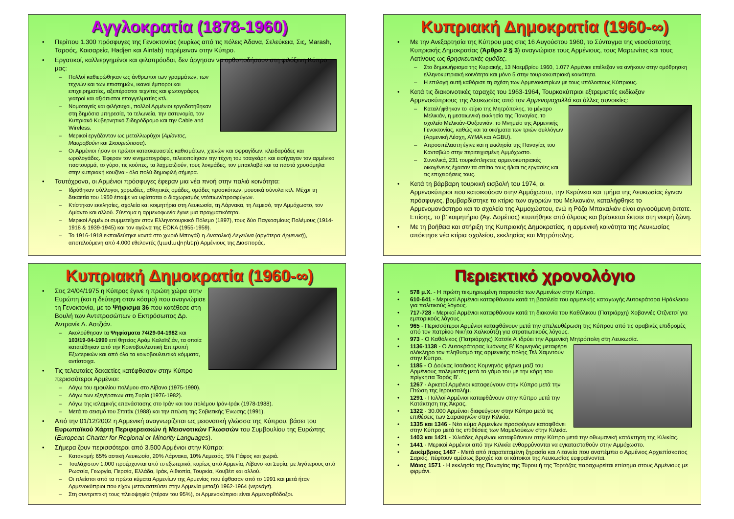Αγγλοκρατία (1878-1960)
Περίπου 1.300 πρόσφυγες της Γενοκτονίας (κυρίως από τις πόλεις Άδανα, Σελεύκεια, Σις, Marash, Ταρσός, Καισαρεία, Hadjen και Aintab) παρέμειναν στην Κύπρο.
Εργατικοί, καλλιεργημένοι και φιλοπρόοδοι, δεν άργησαν να ορθοποδήσουν στη φιλόξενη Κύπρο μας:
Πολλοί καθιερώθηκαν ως άνθρωποι των γραμμάτων, των τεχνών και των επιστημών, ικανοί έμποροι και επιχειρηματίες, αξεπέραστοι τεχνίτες και φωτογράφοι, γιατροί και αξιόπιστοι επαγγελματίες κτλ.
Νομοταγείς και φιλήσυχοι, πολλοί Αρμένιοι εργοδοτήθηκαν στη δημόσια υπηρεσία, τα τελωνεία, την αστυνομία, τον Κυπριακό Κυβερνητικό Σιδηρόδρομο και την Cable and Wireless.
Μερικοί εργάζονταν ως μεταλλωρύχοι (Αμίαντος, Μαυροβούνι και Σκουριώτισσα).
Οι Αρμένιοι ήσαν οι πρώτοι κατασκευαστές καθισμάτων, χτενών και σφραγίδων, κλειδαράδες και ωρολογάδες. Έφεραν τον κινηματογράφο, τελειοποίησαν την τέχνη του τσαγκάρη και εισήγαγαν τον αρμένικο παστουρμά, το γύρο, τις κούπες, τα λαχματζιούν, τους λοκμάδες, τον μπακλαβά και τα παστά χρυσόμηλα στην κυπριακή κουζίνα - όλα πολύ δημοφιλή σήμερα.
Ταυτόχρονα, οι Αρμένιοι πρόσφυγες έφεραν μια νέα πνοή στην παλιά κοινότητα:
Ιδρύθηκαν σύλλογοι, χορωδίες, αθλητικές ομάδες, ομάδες προσκόπων, μουσικά σύνολα κτλ. Μέχρι τη δεκαετία του 1950 έπαψε να υφίσταται ο διαχωρισμός ντόπιων/προσφύγων.
Κτίστηκαν εκκλησίες, σχολεία και κοιμητήρια στη Λευκωσία, τη Λάρνακα, τη Λεμεσό, την Αμμόχωστο, τον Αμίαντο και αλλού. Σύντομα η αρμενοφωνία έγινε μια πραγματικότητα.
Μερικοί Αρμένιοι συμμετείχαν στον Ελληνοτουρκικό Πόλεμο (1897), τους δύο Παγκοσμίους Πολέμους (1914-1918 & 1939-1945) και τον αγώνα της ΕΟΚΑ (1955-1959).
Το 1916-1918 εκπαιδεύτηκε κοντά στο χωριό Μπογάζι η Ανατολική Λεγεώνα (αργότερα Αρμενική), αποτελούμενη από 4.000 εθελοντές (կամավորներ) Αρμένιους της Διασποράς.
Κυπριακή Δημοκρατία (1960-∞)
Με την Ανεξαρτησία της Κύπρου μας στις 16 Αυγούστου 1960, το Σύνταγμα της νεοσύστατης Κυπριακής Δημοκρατίας (Άρθρο 2 § 3) αναγνώρισε τους Αρμένιους, τους Μαρωνίτες και τους Λατίνους ως θρησκευτικές ομάδες.
Στο δημοψήφισμα της Κυριακής, 13 Νοεμβρίου 1960, 1.077 Αρμένιοι επέλεξαν να ανήκουν στην ομόθρησκη ελληνοκυπριακή κοινότητα και μόνο 5 στην τουρκοκυπριακή κοινότητα.
Η επιλογή αυτή καθόρισε τη σχέση των Αρμενοκυπρίων με τους υπόλοιπους Κύπριους.
Κατά τις διακοινοτικές ταραχές του 1963-1964, Τουρκοκύπριοι εξτρεμιστές εκδίωξαν Αρμενοκύπριους της Λευκωσίας από τον Αρμενομαχαλλά και άλλες συνοικίες:
Καταλήφθηκαν το κτίριο της Μητρόπολης, το μέγαρο Μελικιάν, η μεσαιωνική εκκλησία της Παναγίας, το σχολείο Μελικιάν-Ουζουνιάν, το Μνημείο της Αρμενικής Γενοκτονίας, καθώς και τα οικήματα των τριών συλλόγων (Αρμενική Λέσχη, ΑΥΜΑ και AGBU).
Απροσπέλαστη έγινε και η εκκλησία της Παναγίας του Καντσβώρ στην περιτειχισμένη Αμμόχωστο.
Συνολικά, 231 τουρκόπληκτες αρμενοκυπριακές οικογένειες έχασαν τα σπίτια τους ή/και τις εργασίες και τις επιχειρήσεις τους.
Κατά τη βάρβαρη τουρκική εισβολή του 1974, οι Αρμενοκύπριοι που κατοικούσαν στην Αμμόχωστο, την Κερύνεια και τμήμα της Λευκωσίας έγιναν πρόσφυγες, βομβαρδίστηκε το κτίριο των αγοριών του Μελκονιάν, καταλήφθηκε το Αρμενομονάστηρο και το σχολείο της Αμμοχώστου, ενώ η Ρόζα Μπακαλιάν είναι αγνοούμενη έκτοτε. Επίσης, το β’ κοιμητήριο (Άγ. Δομέτιος) κτυπήθηκε από όλμους και βρίσκεται έκτοτε στη νεκρή ζώνη.
Με τη βοήθεια και στήριξη της Κυπριακής Δημοκρατίας, η αρμενική κοινότητα της Λευκωσίας απόκτησε νέα κτίρια σχολείου, εκκλησίας και Μητρόπολης.
Κυπριακή Δημοκρατία (1960-∞)
Στις 24/04/1975 η Κύπρος έγινε η πρώτη χώρα στην Ευρώπη (και η δεύτερη στον κόσμο) που αναγνώρισε τη Γενοκτονία, με το Ψήφισμα 36 που κατέθεσε στη Βουλή των Αντιπροσώπων ο Εκπρόσωπος Δρ. Αντρανίκ Λ. Αστζιάν.
Ακολούθησαν τα Ψηφίσματα 74/29-04-1982 και 103/19-04-1990 επί θητείας Αράμ Καλαϊτζιάν, τα οποία κατατέθηκαν από την Κοινοβουλευτική Επιτροπή Εξωτερικών και από όλα τα κοινοβουλευτικά κόμματα, αντίστοιχα.
Τις τελευταίες δεκαετίες κατέφθασαν στην Κύπρο περισσότεροι Αρμένιοι:
Λόγω του εμφυλίου πολέμου στο Λίβανο (1975-1990).
Λόγω των εξεγέρσεων στη Συρία (1976-1982).
Λόγω της ισλαμικής επανάστασης στο Ιράν και του πολέμου Ιράν-Ιράκ (1978-1988).
Μετά το σεισμό του Σπιτάκ (1988) και την πτώση της Σοβιετικής Ένωσης (1991).
Από την 01/12/2002 η Αρμενική αναγνωρίζεται ως μειονοτική γλώσσα της Κύπρου, βάσει του Ευρωπαϊκού Χάρτη Περιφερειακών ή Μειονοτικών Γλωσσών του Συμβουλίου της Ευρώπης (European Charter for Regional or Minority Languages).
Σήμερα ζουν περισσότεροι από 3.500 Αρμένιοι στην Κύπρο:
Κατανομή: 65% αστική Λευκωσία, 20% Λάρνακα, 10% Λεμεσός, 5% Πάφος και χωριά.
Τουλάχιστον 1.000 προέρχονται από το εξωτερικό, κυρίως από Αρμενία, Λίβανο και Συρία, με λιγότερους από Ρωσσία, Γεωργία, Περσία, Ελλάδα, Ιράκ, Αιθιοπία, Τουρκία, Κουβέιτ και αλλού.
Οι πλείστοι από τα πρώτα κύματα Αρμενίων της Αρμενίας που έφθασαν από το 1991 και μετά ήταν Αρμενοκύπριοι που είχαν μεταναστεύσει στην Αρμενία μεταξύ 1962-1964 (νερκάγτ).
Στη συντριπτική τους πλειοψηφία (πέραν του 95%), οι Αρμενοκύπριοι είναι Αρμενορθόδοξοι.
Περιεκτικό χρονολόγιο
578 μ.Χ. - Η πρώτη τεκμηριωμένη παρουσία των Αρμενίων στην Κύπρο.
610-641 - Μερικοί Αρμένιοι καταφθάνουν κατά τη βασιλεία του αρμενικής καταγωγής Αυτοκράτορα Ηράκλειου για πολιτικούς λόγους.
717-728 - Μερικοί Αρμένιοι καταφθάνουν κατά τη διακονία του Καθόλικου (Πατριάρχη) Χοβαννές Οτζνετσί για εμπορικούς λόγους.
965 - Περισσότεροι Αρμένιοι καταφθάνουν μετά την απελευθέρωση της Κύπρου από τις αραβικές επιδρομές από τον πατρίκιο Νικήτα Χαλκούτζη για στρατιωτικούς λόγους.
973 - Ο Καθόλικος (Πατριάρχης) Χατσίκ Α’ ιδρύει την Αρμενική Μητρόπολη στη Λευκωσία.
1136-1138 - Ο Αυτοκράτορας Ιωάννης Β’ Κομνηνός μεταφέρει ολόκληρο τον πληθυσμό της αρμενικής πόλης Τελ Χαμντούν στην Κύπρο.
1185 - Ο Δούκας Ισαάκιος Κομνηνός φέρνει μαζί του Αρμένιους πολεμιστές μετά το γάμο του με την κόρη του πρίγκηπα Τορός Β’.
1267 - Αρκετοί Αρμένιοι καταφεύγουν στην Κύπρο μετά την Πτώση της Ιερουσαλήμ.
1291 - Πολλοί Αρμένιοι καταφθάνουν στην Κύπρο μετά την Κατάκτηση της Άκρας.
1322 - 30.000 Αρμένιοι διαφεύγουν στην Κύπρο μετά τις επιθέσεις των Σαρακηνών στην Κιλικία.
1335 και 1346 - Νέο κύμα Αρμενίων προσφύγων καταφθάνει στην Κύπρο μετά τις επιθέσεις των Μαμελούκων στην Κιλικία.
1403 και 1421 - Χιλιάδες Αρμένιοι καταφθάνουν στην Κύπρο μετά την οθωμανική κατάκτηση της Κιλικίας.
1441 - Μερικοί Αρμένιοι από την Κιλικία ενθαρρύνονται να εγκατασταθούν στην Αμμόχωστο.
Δεκέμβριος 1467 - Μετά από παρατεταμένη ξηρασία και Λιτανεία που αναπέμπει ο Αρμένιος Αρχιεπίσκοπος Σαρκίς, πέφτουν αμέσως βροχές και οι κάτοικοι της Λευκωσίας ευφραίνονται.
Μάιος 1571 - Η εκκλησία της Παναγίας της Τύρου ή της Τορτόζας παραχωρείται επίσημα στους Αρμένιους με φιρμάνι.